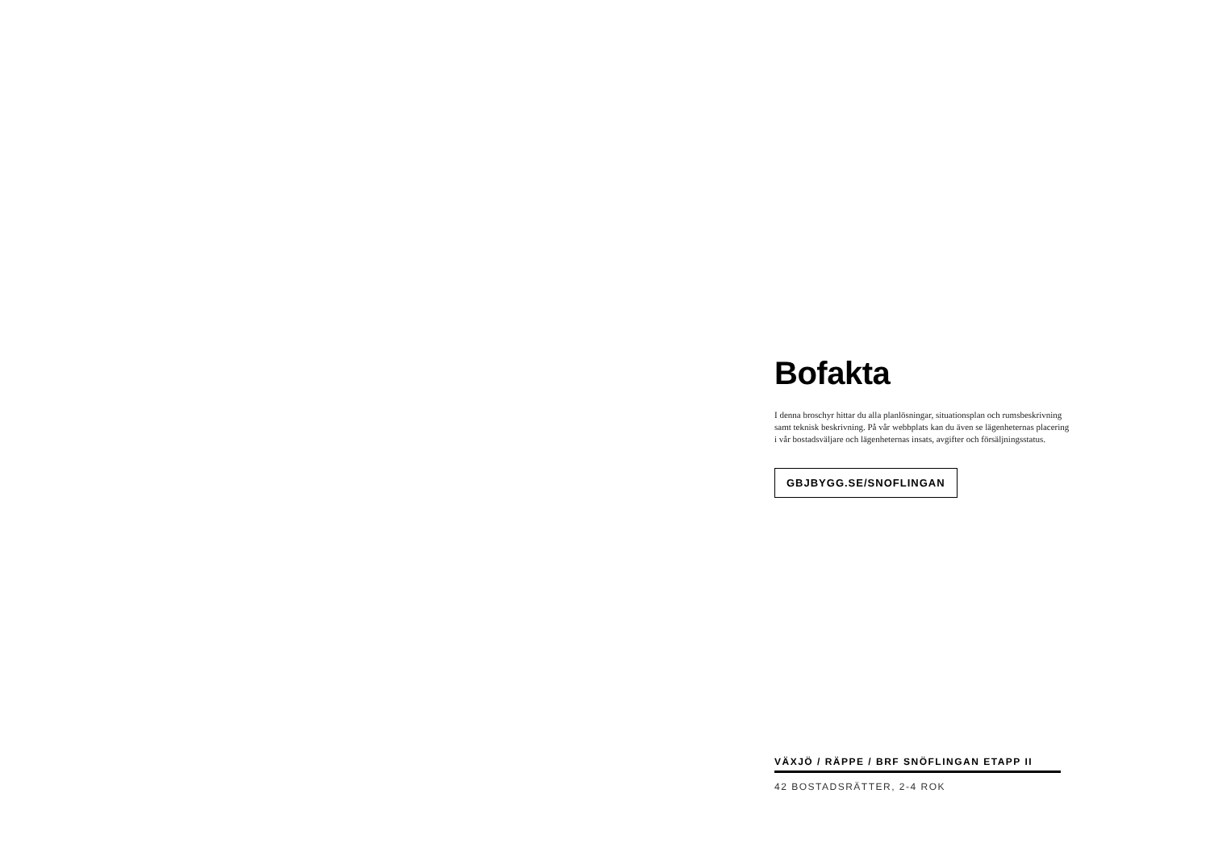Bofakta
I denna broschyr hittar du alla planlösningar, situationsplan och rumsbeskrivning samt teknisk beskrivning. På vår webbplats kan du även se lägenheternas placering i vår bostadsväljare och lägenheternas insats, avgifter och försäljningsstatus.
GBJBYGG.SE/SNOFLINGAN
VÄXJÖ / RÄPPE / BRF SNÖFLINGAN ETAPP II
42 BOSTADSRÄTTER, 2-4 ROK